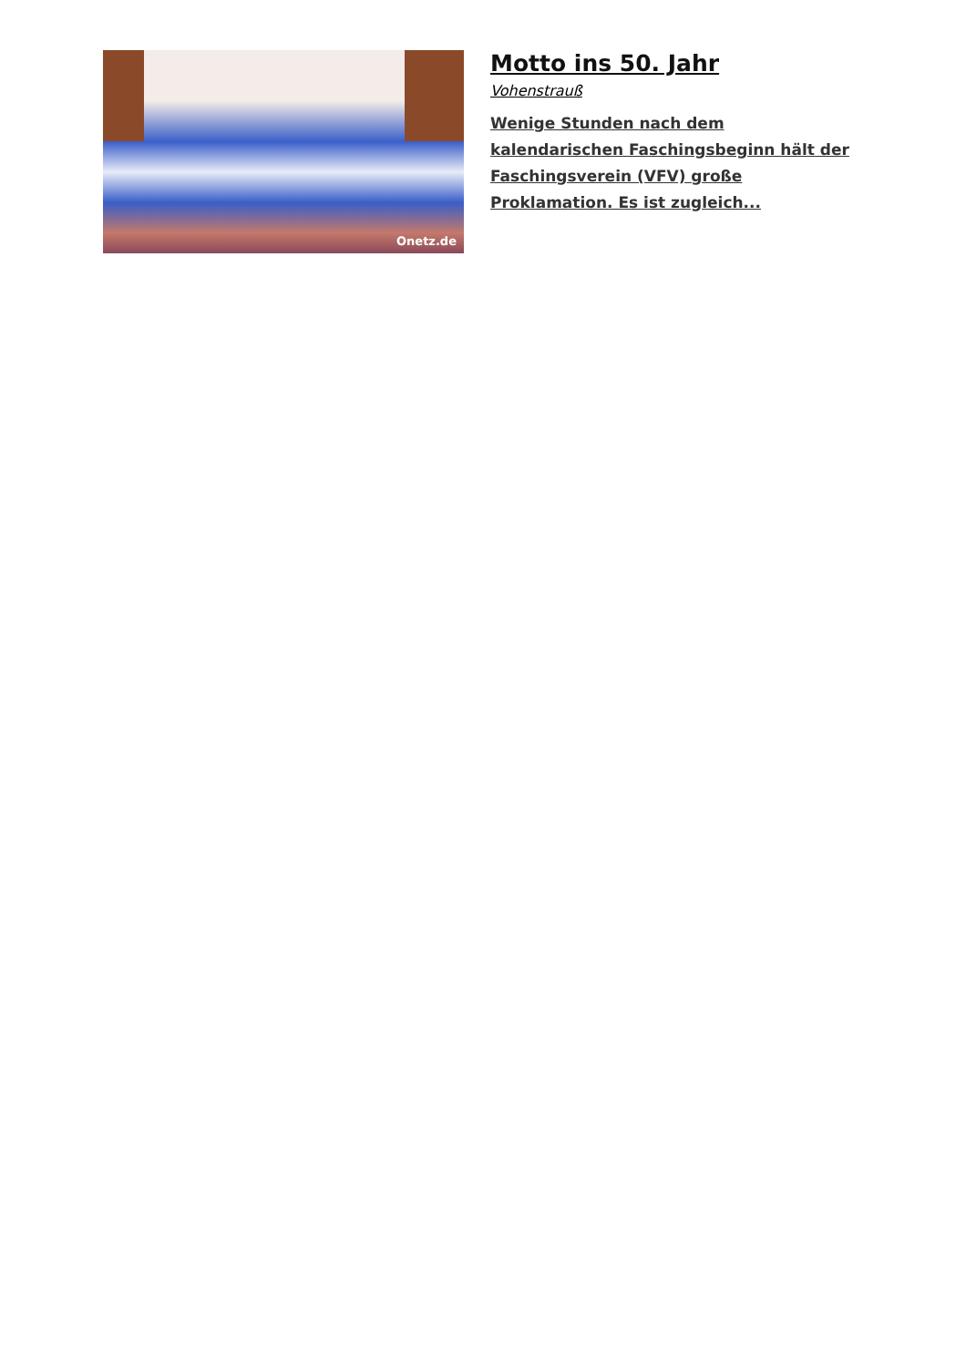Onetz.de
Motto ins 50. Jahr
Vohenstrauß
Wenige Stunden nach dem kalendarischen Faschingsbeginn hält der Faschingsverein (VFV) große Proklamation. Es ist zugleich...